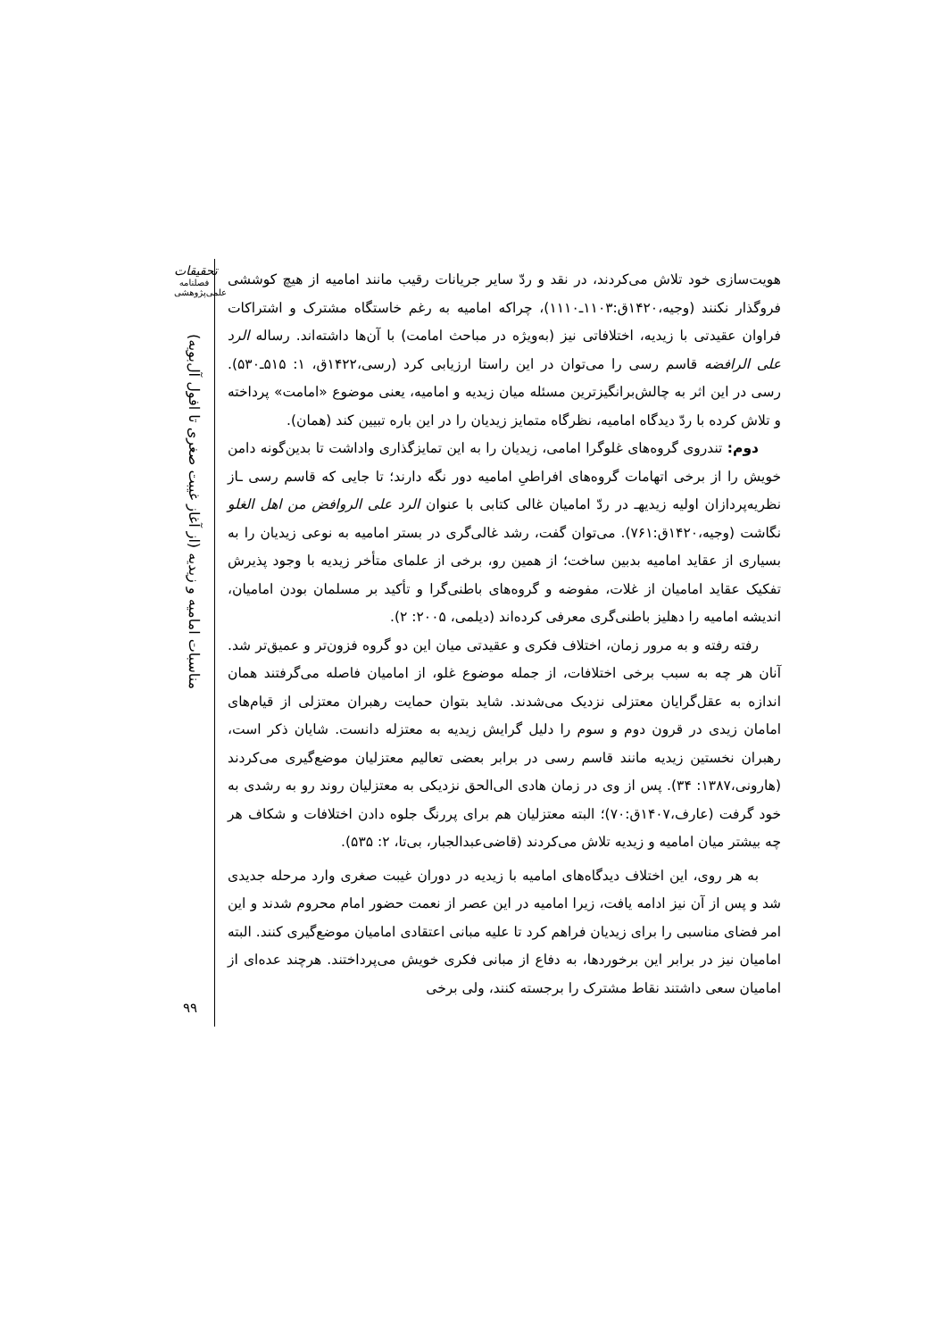تحقیقات
فصلنامه
علمی‌پژوهشی
مناسبات امامیه و زیدیه (از آغاز غیبت صغری تا افول آل‌بویه)
هویت‌سازی خود تلاش می‌کردند، در نقد و ردّ سایر جریانات رقیب مانند امامیه از هیچ کوششی فروگذار نکنند (وجیه،۱۴۲۰ق:۱۱۰۳ـ۱۱۱۰)، چراکه امامیه به رغم خاستگاه مشترک و اشتراکات فراوان عقیدتی با زیدیه، اختلافاتی نیز (به‌ویژه در مباحث امامت) با آن‌ها داشته‌اند. رساله الرد علی الرافضه قاسم رسی را می‌توان در این راستا ارزیابی کرد (رسی،۱۴۲۲ق، ۱: ۵۱۵ـ۵۳۰). رسی در این اثر به چالش‌برانگیزترین مسئله میان زیدیه و امامیه، یعنی موضوع «امامت» پرداخته و تلاش کرده با ردّ دیدگاه امامیه، نظرگاه متمایز زیدیان را در این باره تبیین کند (همان).
دوم: تندروی گروه‌های غلوگرا امامی، زیدیان را به این تمایزگذاری واداشت تا بدین‌گونه دامن خویش را از برخی اتهامات گروه‌های افراطیِ امامیه دور نگه دارند؛ تا جایی که قاسم رسی ـاز نظریه‌پردازان اولیه زیدیهـ در ردّ امامیان غالی کتابی با عنوان الرد علی الروافض من اهل الغلو نگاشت (وجیه،۱۴۲۰ق:۷۶۱). می‌توان گفت، رشد غالی‌گری در بستر امامیه به نوعی زیدیان را به بسیاری از عقاید امامیه بدبین ساخت؛ از همین رو، برخی از علمای متأخر زیدیه با وجود پذیرش تفکیک عقاید امامیان از غلات، مفوضه و گروه‌های باطنی‌گرا و تأکید بر مسلمان بودن امامیان، اندیشه امامیه را دهلیز باطنی‌گری معرفی کرده‌اند (دیلمی، ۲۰۰۵: ۲).
رفته رفته و به مرور زمان، اختلاف فکری و عقیدتی میان این دو گروه فزون‌تر و عمیق‌تر شد. آنان هر چه به سبب برخی اختلافات، از جمله موضوع غلو، از امامیان فاصله می‌گرفتند همان اندازه به عقل‌گرایان معتزلی نزدیک می‌شدند. شاید بتوان حمایت رهبران معتزلی از قیام‌های امامان زیدی در قرون دوم و سوم را دلیل گرایش زیدیه به معتزله دانست. شایان ذکر است، رهبران نخستین زیدیه مانند قاسم رسی در برابر بعضی تعالیم معتزلیان موضع‌گیری می‌کردند (هارونی،۱۳۸۷: ۳۴). پس از وی در زمان هادی الی‌الحق نزدیکی به معتزلیان روند رو به رشدی به خود گرفت (عارف،۱۴۰۷ق:۷۰)؛ البته معتزلیان هم برای پررنگ جلوه دادن اختلافات و شکاف هر چه بیشتر میان امامیه و زیدیه تلاش می‌کردند (قاضی‌عبدالجبار، بی‌تا، ۲: ۵۳۵).
به هر روی، این اختلاف دیدگاه‌های امامیه با زیدیه در دوران غیبت صغری وارد مرحله جدیدی شد و پس از آن نیز ادامه یافت، زیرا امامیه در این عصر از نعمت حضور امام محروم شدند و این امر فضای مناسبی را برای زیدیان فراهم کرد تا علیه مبانی اعتقادی امامیان موضع‌گیری کنند. البته امامیان نیز در برابر این برخوردها، به دفاع از مبانی فکری خویش می‌پرداختند. هرچند عده‌ای از امامیان سعی داشتند نقاط مشترک را برجسته کنند، ولی برخی
۹۹